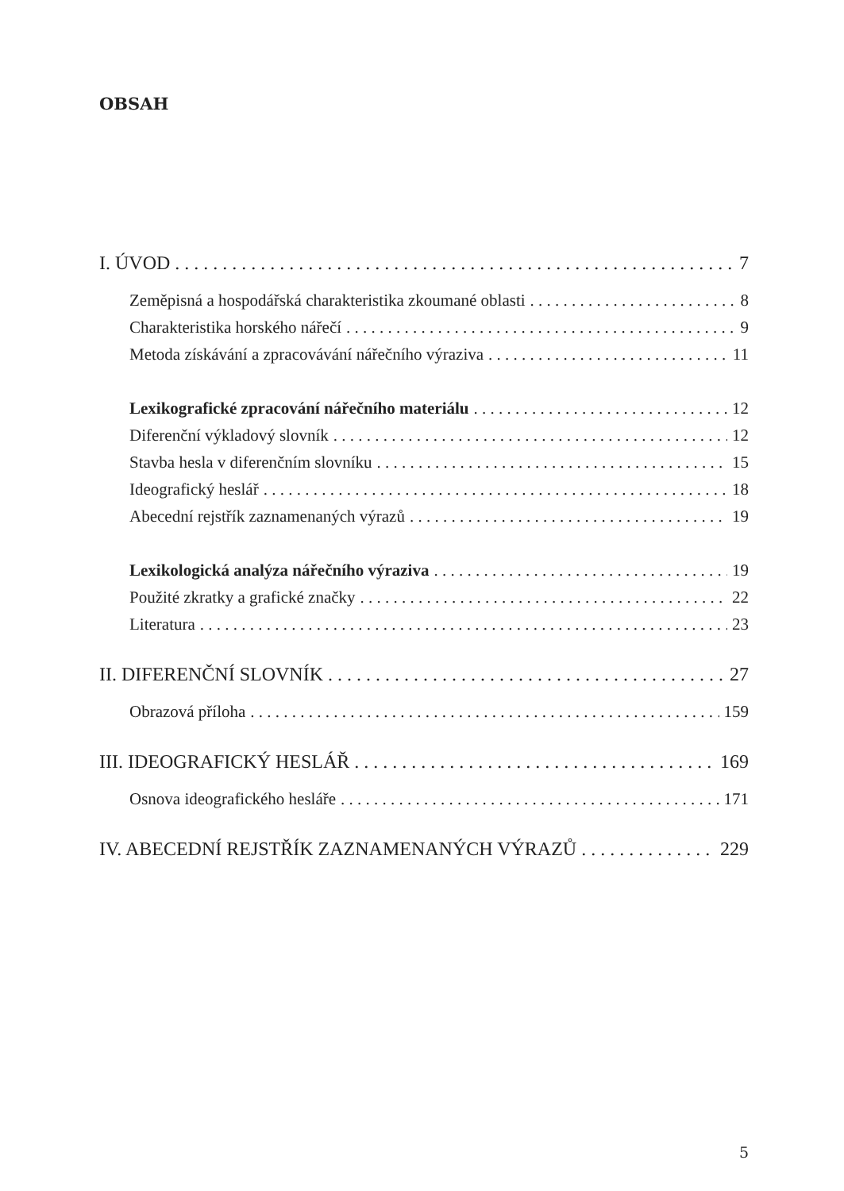OBSAH
I. ÚVOD 7
Zeměpisná a hospodářská charakteristika zkoumané oblasti 8
Charakteristika horského nářečí 9
Metoda získávání a zpracovávání nářečního výraziva 11
Lexikografické zpracování nářečního materiálu 12
Diferenční výkladový slovník 12
Stavba hesla v diferenčním slovníku 15
Ideografický heslář 18
Abecední rejstřík zaznamenaných výrazů 19
Lexikologická analýza nářečního výraziva 19
Použité zkratky a grafické značky 22
Literatura 23
II. DIFERENČNÍ SLOVNÍK 27
Obrazová příloha 159
III. IDEOGRAFICKÝ HESLÁŘ 169
Osnova ideografického hesláře 171
IV. ABECEDNÍ REJSTŘÍK ZAZNAMENANÝCH VÝRAZŮ 229
5